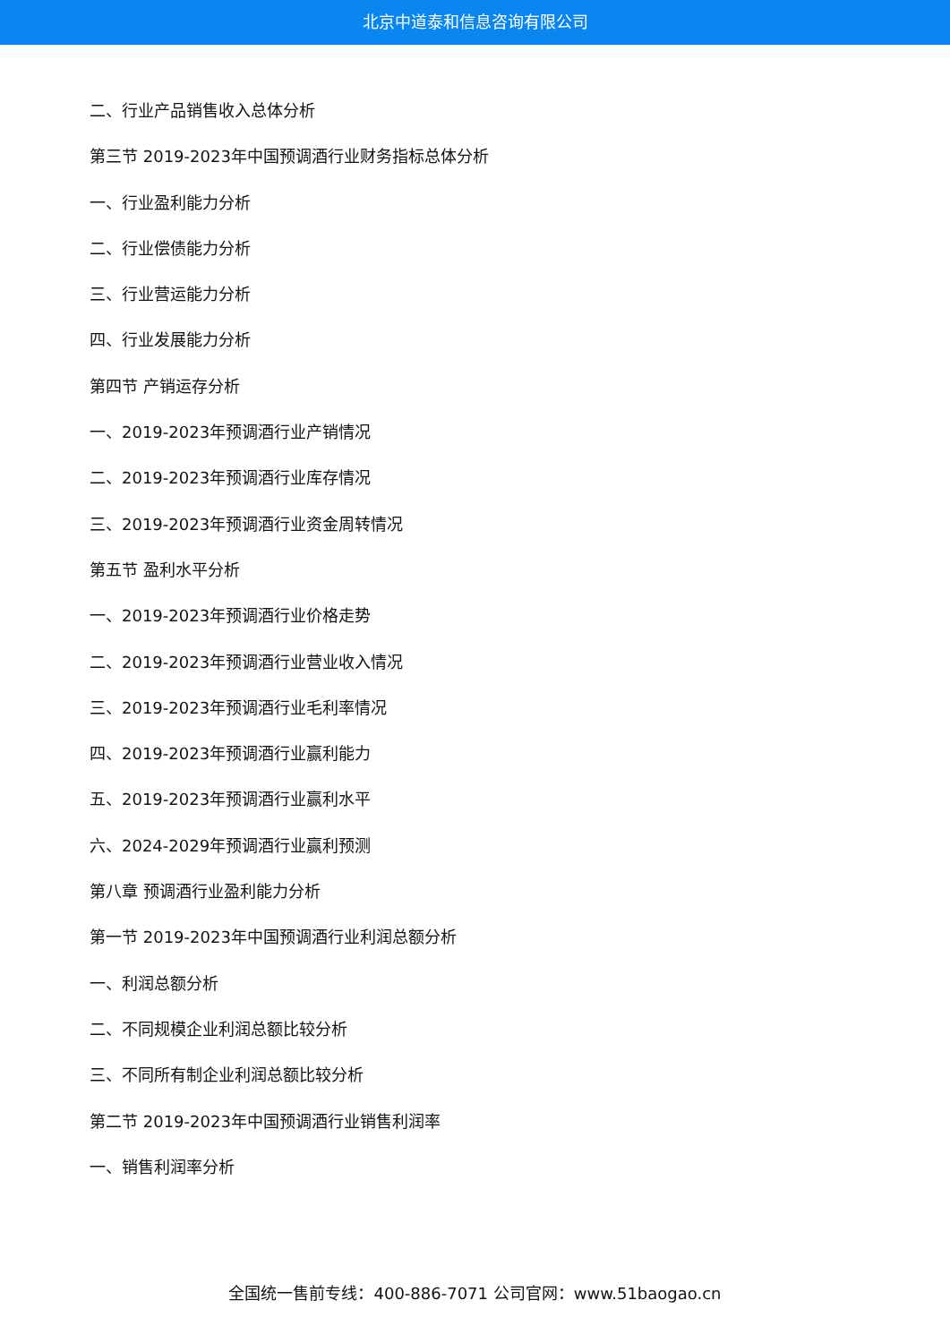北京中道泰和信息咨询有限公司
二、行业产品销售收入总体分析
第三节 2019-2023年中国预调酒行业财务指标总体分析
一、行业盈利能力分析
二、行业偿债能力分析
三、行业营运能力分析
四、行业发展能力分析
第四节 产销运存分析
一、2019-2023年预调酒行业产销情况
二、2019-2023年预调酒行业库存情况
三、2019-2023年预调酒行业资金周转情况
第五节 盈利水平分析
一、2019-2023年预调酒行业价格走势
二、2019-2023年预调酒行业营业收入情况
三、2019-2023年预调酒行业毛利率情况
四、2019-2023年预调酒行业赢利能力
五、2019-2023年预调酒行业赢利水平
六、2024-2029年预调酒行业赢利预测
第八章 预调酒行业盈利能力分析
第一节 2019-2023年中国预调酒行业利润总额分析
一、利润总额分析
二、不同规模企业利润总额比较分析
三、不同所有制企业利润总额比较分析
第二节 2019-2023年中国预调酒行业销售利润率
一、销售利润率分析
全国统一售前专线：400-886-7071 公司官网：www.51baogao.cn